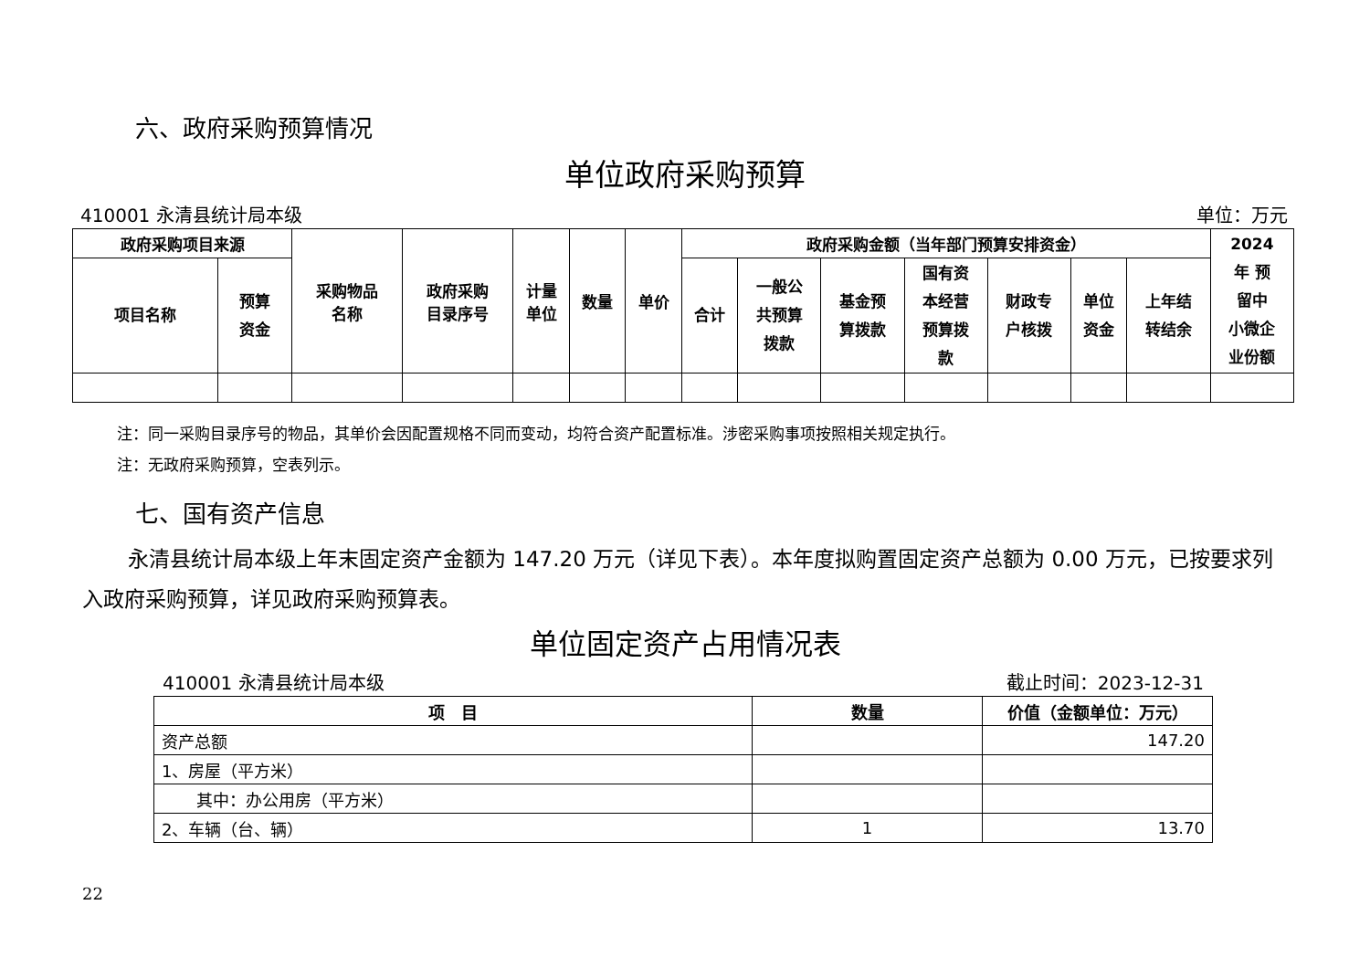六、政府采购预算情况
单位政府采购预算
410001 永清县统计局本级 单位：万元
| 政府采购项目来源 | | 采购物品 名称 | 政府采购 目录序号 | 计量 单位 | 数量 | 单价 | 政府采购金额（当年部门预算安排资金） | | | | | | | 2024 年 预 留中 小微企 业份额 |
| --- | --- | --- | --- | --- | --- | --- | --- | --- | --- | --- | --- | --- | --- | --- |
| 项目名称 | 预算 资金 | | | | | | 合计 | 一般公 共预算 拨款 | 基金预 算拨款 | 国有资 本经营 预算拨 款 | 财政专 户核拨 | 单位 资金 | 上年结 转结余 | |
注：同一采购目录序号的物品，其单价会因配置规格不同而变动，均符合资产配置标准。涉密采购事项按照相关规定执行。
注：无政府采购预算，空表列示。
七、国有资产信息
永清县统计局本级上年末固定资产金额为 147.20 万元（详见下表）。本年度拟购置固定资产总额为 0.00 万元，已按要求列入政府采购预算，详见政府采购预算表。
单位固定资产占用情况表
410001 永清县统计局本级 截止时间：2023-12-31
| 项 目 | 数量 | 价值（金额单位：万元） |
| --- | --- | --- |
| 资产总额 | | 147.20 |
| 1、房屋（平方米） | | |
| 其中：办公用房（平方米） | | |
| 2、车辆（台、辆） | 1 | 13.70 |
22